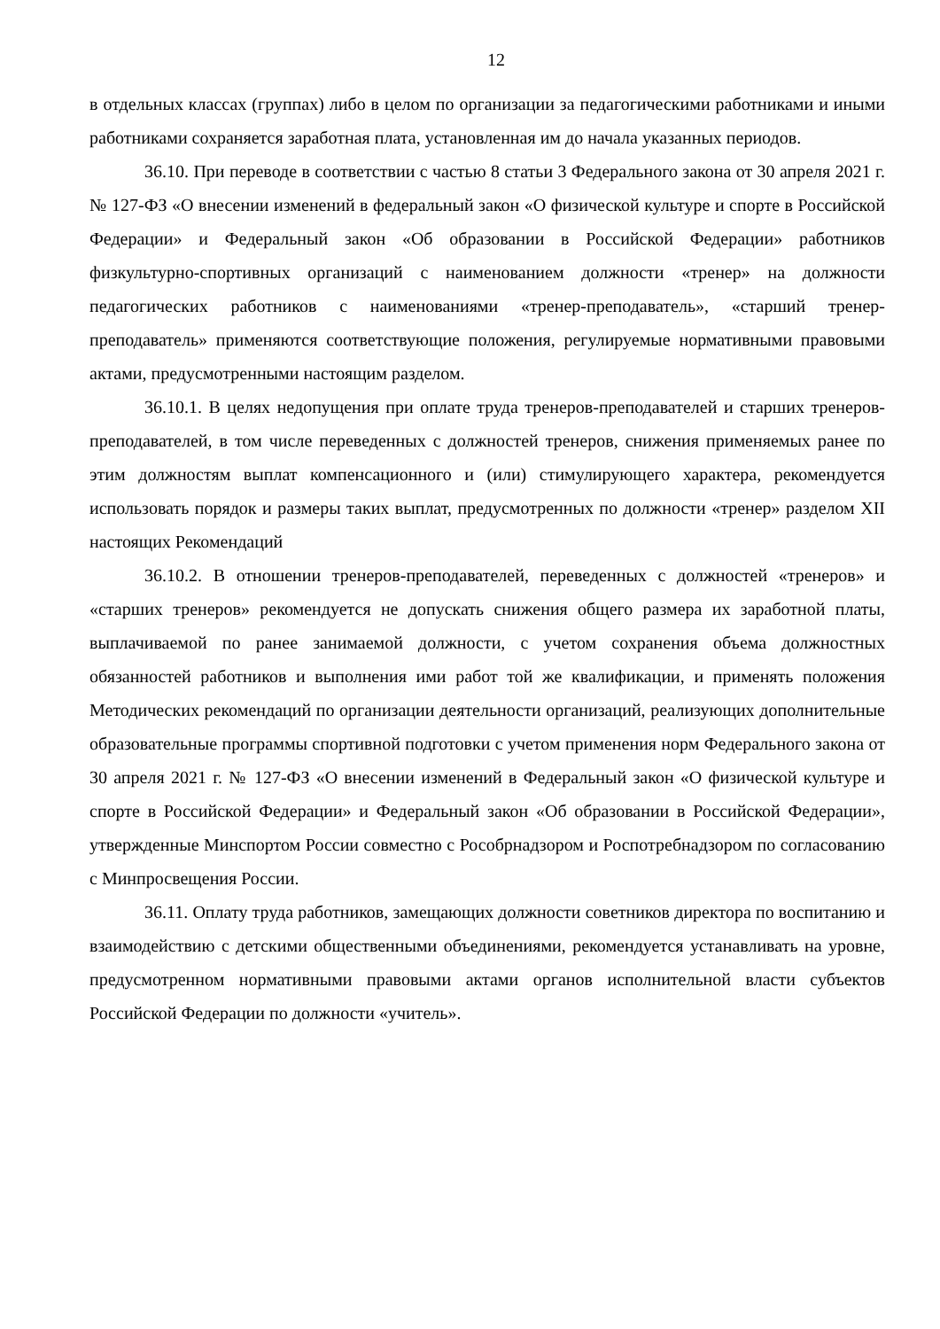12
в отдельных классах (группах) либо в целом по организации за педагогическими работниками и иными работниками сохраняется заработная плата, установленная им до начала указанных периодов.
36.10. При переводе в соответствии с частью 8 статьи 3 Федерального закона от 30 апреля 2021 г. № 127-ФЗ «О внесении изменений в федеральный закон «О физической культуре и спорте в Российской Федерации» и Федеральный закон «Об образовании в Российской Федерации» работников физкультурно-спортивных организаций с наименованием должности «тренер» на должности педагогических работников с наименованиями «тренер-преподаватель», «старший тренер-преподаватель» применяются соответствующие положения, регулируемые нормативными правовыми актами, предусмотренными настоящим разделом.
36.10.1. В целях недопущения при оплате труда тренеров-преподавателей и старших тренеров-преподавателей, в том числе переведенных с должностей тренеров, снижения применяемых ранее по этим должностям выплат компенсационного и (или) стимулирующего характера, рекомендуется использовать порядок и размеры таких выплат, предусмотренных по должности «тренер» разделом XII настоящих Рекомендаций
36.10.2. В отношении тренеров-преподавателей, переведенных с должностей «тренеров» и «старших тренеров» рекомендуется не допускать снижения общего размера их заработной платы, выплачиваемой по ранее занимаемой должности, с учетом сохранения объема должностных обязанностей работников и выполнения ими работ той же квалификации, и применять положения Методических рекомендаций по организации деятельности организаций, реализующих дополнительные образовательные программы спортивной подготовки с учетом применения норм Федерального закона от 30 апреля 2021 г. № 127-ФЗ «О внесении изменений в Федеральный закон «О физической культуре и спорте в Российской Федерации» и Федеральный закон «Об образовании в Российской Федерации», утвержденные Минспортом России совместно с Рособрнадзором и Роспотребнадзором по согласованию с Минпросвещения России.
36.11. Оплату труда работников, замещающих должности советников директора по воспитанию и взаимодействию с детскими общественными объединениями, рекомендуется устанавливать на уровне, предусмотренном нормативными правовыми актами органов исполнительной власти субъектов Российской Федерации по должности «учитель».